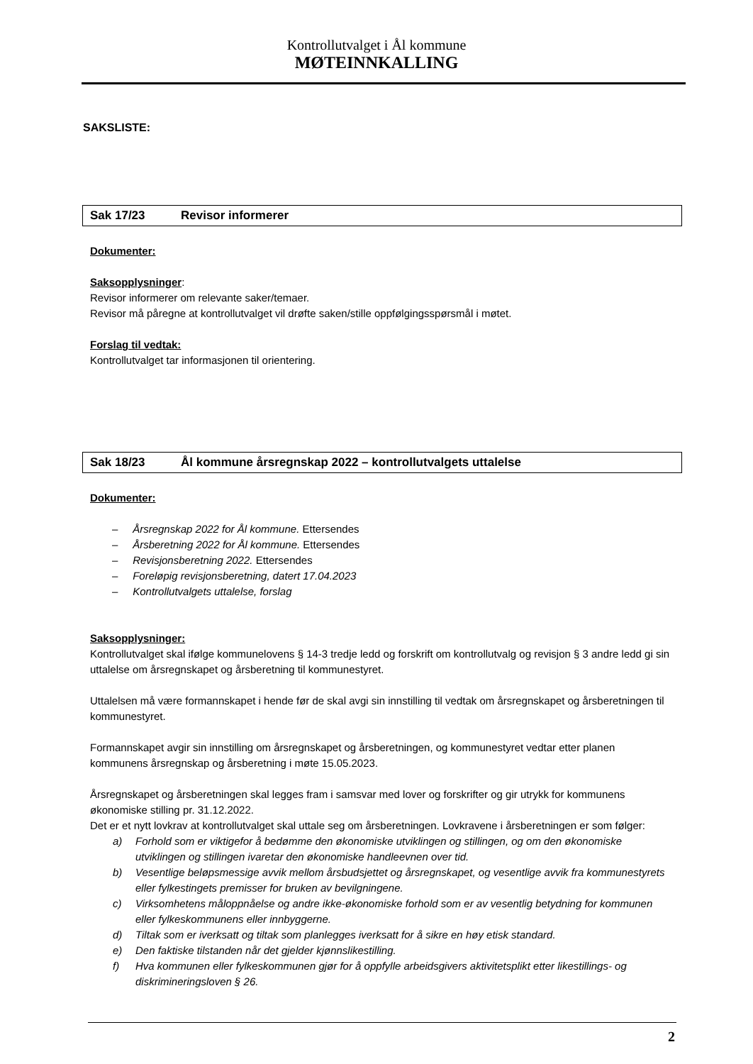Kontrollutvalget i Ål kommune
MØTEINNKALLING
SAKSLISTE:
Sak 17/23 Revisor informerer
Dokumenter:
Saksopplysninger:
Revisor informerer om relevante saker/temaer.
Revisor må påregne at kontrollutvalget vil drøfte saken/stille oppfølgingsspørsmål i møtet.
Forslag til vedtak:
Kontrollutvalget tar informasjonen til orientering.
Sak 18/23 Ål kommune årsregnskap 2022 – kontrollutvalgets uttalelse
Dokumenter:
– Årsregnskap 2022 for Ål kommune. Ettersendes
– Årsberetning 2022 for Ål kommune. Ettersendes
– Revisjonsberetning 2022. Ettersendes
– Foreløpig revisjonsberetning, datert 17.04.2023
– Kontrollutvalgets uttalelse, forslag
Saksopplysninger:
Kontrollutvalget skal ifølge kommunelovens § 14-3 tredje ledd og forskrift om kontrollutvalg og revisjon § 3 andre ledd gi sin uttalelse om årsregnskapet og årsberetning til kommunestyret.
Uttalelsen må være formannskapet i hende før de skal avgi sin innstilling til vedtak om årsregnskapet og årsberetningen til kommunestyret.
Formannskapet avgir sin innstilling om årsregnskapet og årsberetningen, og kommunestyret vedtar etter planen kommunens årsregnskap og årsberetning i møte 15.05.2023.
Årsregnskapet og årsberetningen skal legges fram i samsvar med lover og forskrifter og gir utrykk for kommunens økonomiske stilling pr. 31.12.2022.
Det er et nytt lovkrav at kontrollutvalget skal uttale seg om årsberetningen. Lovkravene i årsberetningen er som følger:
a) Forhold som er viktigefor å bedømme den økonomiske utviklingen og stillingen, og om den økonomiske utviklingen og stillingen ivaretar den økonomiske handleevnen over tid.
b) Vesentlige beløpsmessige avvik mellom årsbudsjettet og årsregnskapet, og vesentlige avvik fra kommunestyrets eller fylkestingets premisser for bruken av bevilgningene.
c) Virksomhetens måloppnåelse og andre ikke-økonomiske forhold som er av vesentlig betydning for kommunen eller fylkeskommunens eller innbyggerne.
d) Tiltak som er iverksatt og tiltak som planlegges iverksatt for å sikre en høy etisk standard.
e) Den faktiske tilstanden når det gjelder kjønnslikestilling.
f) Hva kommunen eller fylkeskommunen gjør for å oppfylle arbeidsgivers aktivitetsplikt etter likestillings- og diskrimineringsloven § 26.
2